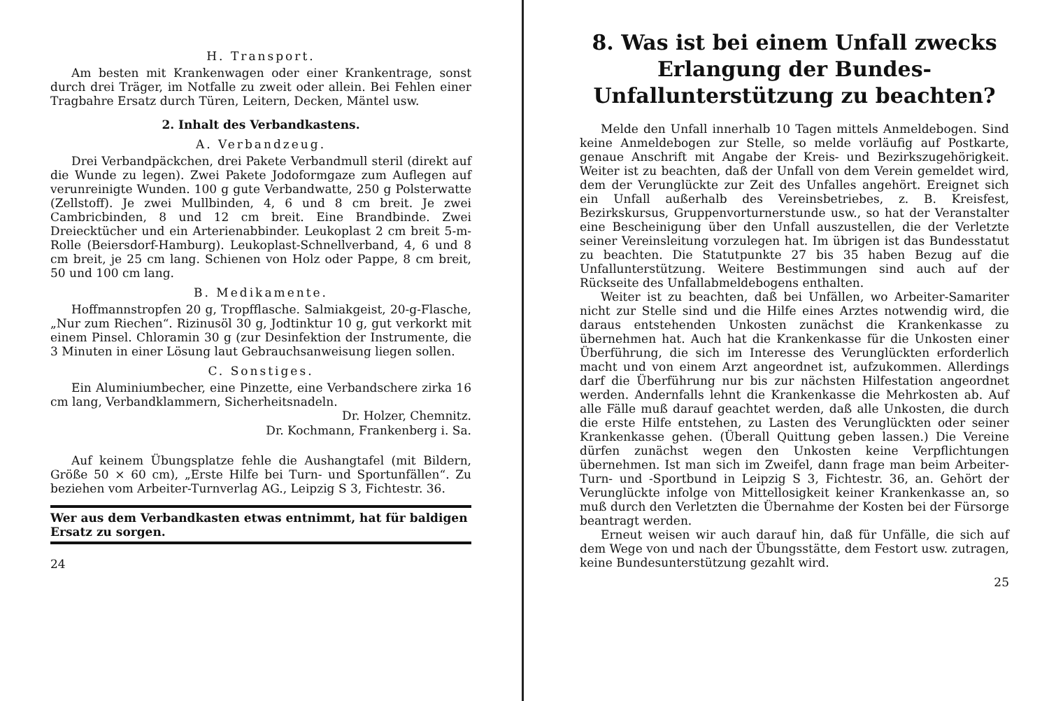H. Transport.
Am besten mit Krankenwagen oder einer Krankentrage, sonst durch drei Träger, im Notfalle zu zweit oder allein. Bei Fehlen einer Tragbahre Ersatz durch Türen, Leitern, Decken, Mäntel usw.
2. Inhalt des Verbandkastens.
A. Verbandzeug.
Drei Verbandpäckchen, drei Pakete Verbandmull steril (direkt auf die Wunde zu legen). Zwei Pakete Jodoformgaze zum Auflegen auf verunreinigte Wunden. 100 g gute Verbandwatte, 250 g Polsterwatte (Zellstoff). Je zwei Mullbinden, 4, 6 und 8 cm breit. Je zwei Cambricbinden, 8 und 12 cm breit. Eine Brandbinde. Zwei Dreiecktücher und ein Arterienabbinder. Leukoplast 2 cm breit 5-m-Rolle (Beiersdorf-Hamburg). Leukoplast-Schnellverband, 4, 6 und 8 cm breit, je 25 cm lang. Schienen von Holz oder Pappe, 8 cm breit, 50 und 100 cm lang.
B. Medikamente.
Hoffmannstropfen 20 g, Tropfflasche. Salmiakgeist, 20-g-Flasche, „Nur zum Riechen“. Rizinusöl 30 g, Jodtinktur 10 g, gut verkorkt mit einem Pinsel. Chloramin 30 g (zur Desinfektion der Instrumente, die 3 Minuten in einer Lösung laut Gebrauchsanweisung liegen sollen.
C. Sonstiges.
Ein Aluminiumbecher, eine Pinzette, eine Verbandschere zirka 16 cm lang, Verbandklammern, Sicherheitsnadeln.
Dr. Holzer, Chemnitz.
Dr. Kochmann, Frankenberg i. Sa.
Auf keinem Übungsplatze fehle die Aushangtafel (mit Bildern, Größe 50 × 60 cm), „Erste Hilfe bei Turn- und Sportunfällen“. Zu beziehen vom Arbeiter-Turnverlag AG., Leipzig S 3, Fichtestr. 36.
Wer aus dem Verbandkasten etwas entnimmt, hat für baldigen Ersatz zu sorgen.
24
8. Was ist bei einem Unfall zwecks Erlangung der Bundes-Unfallunterstützung zu beachten?
Melde den Unfall innerhalb 10 Tagen mittels Anmeldebogen. Sind keine Anmeldebogen zur Stelle, so melde vorläufig auf Postkarte, genaue Anschrift mit Angabe der Kreis- und Bezirkszugehörigkeit. Weiter ist zu beachten, daß der Unfall von dem Verein gemeldet wird, dem der Verunglückte zur Zeit des Unfalles angehört. Ereignet sich ein Unfall außerhalb des Vereinsbetriebes, z. B. Kreisfest, Bezirkskursus, Gruppenvorturnerstunde usw., so hat der Veranstalter eine Bescheinigung über den Unfall auszustellen, die der Verletzte seiner Vereinsleitung vorzulegen hat. Im übrigen ist das Bundesstatut zu beachten. Die Statutpunkte 27 bis 35 haben Bezug auf die Unfallunterstützung. Weitere Bestimmungen sind auch auf der Rückseite des Unfallabmeldebogens enthalten.
Weiter ist zu beachten, daß bei Unfällen, wo Arbeiter-Samariter nicht zur Stelle sind und die Hilfe eines Arztes notwendig wird, die daraus entstehenden Unkosten zunächst die Krankenkasse zu übernehmen hat. Auch hat die Krankenkasse für die Unkosten einer Überführung, die sich im Interesse des Verunglückten erforderlich macht und von einem Arzt angeordnet ist, aufzukommen. Allerdings darf die Überführung nur bis zur nächsten Hilfestation angeordnet werden. Andernfalls lehnt die Krankenkasse die Mehrkosten ab. Auf alle Fälle muß darauf geachtet werden, daß alle Unkosten, die durch die erste Hilfe entstehen, zu Lasten des Verunglückten oder seiner Krankenkasse gehen. (Überall Quittung geben lassen.) Die Vereine dürfen zunächst wegen den Unkosten keine Verpflichtungen übernehmen. Ist man sich im Zweifel, dann frage man beim Arbeiter-Turn- und -Sportbund in Leipzig S 3, Fichtestr. 36, an. Gehört der Verunglückte infolge von Mittellosigkeit keiner Krankenkasse an, so muß durch den Verletzten die Übernahme der Kosten bei der Fürsorge beantragt werden.
Erneut weisen wir auch darauf hin, daß für Unfälle, die sich auf dem Wege von und nach der Übungsstätte, dem Festort usw. zutragen, keine Bundesunterstützung gezahlt wird.
25